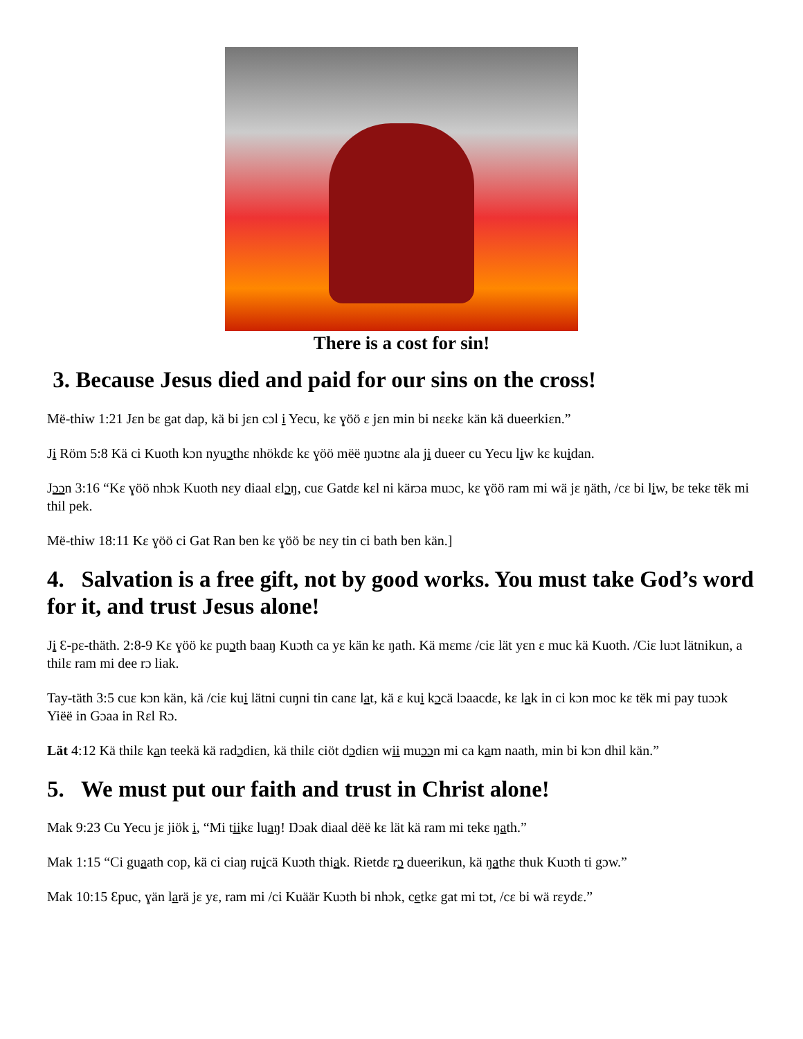There is a cost for sin!
3. Because Jesus died and paid for our sins on the cross!
Më-thiw 1:21 Jɛn bɛ gat dap, kä bi jɛn cɔl i Yecu, kɛ ɣöö ɛ jɛn min bi nɛɛkɛ kän kä dueerkiɛn.”
Ji Röm 5:8 Kä ci Kuoth kɔn nyuɔthɛ nhökdɛ kɛ ɣöö mëë ŋuɔtnɛ ala ji dueer cu Yecu liw kɛ kuidan.
Jɔɔn 3:16 “Kɛ ɣöö nhɔk Kuoth nɛy diaal ɛlɔŋ, cuɛ Gatdɛ kɛl ni kärɔa muɔc, kɛ ɣöö ram mi wä jɛ ŋäth, /cɛ bi liw, bɛ tekɛ tëk mi thil pek.
Më-thiw 18:11 Kɛ ɣöö ci Gat Ran ben kɛ ɣöö bɛ nɛy tin ci bath ben kän.]
4. Salvation is a free gift, not by good works. You must take God’s word for it, and trust Jesus alone!
Ji Ɛ-pɛ-thäth. 2:8-9 Kɛ ɣöö kɛ puɔth baaŋ Kuɔth ca yɛ kän kɛ ŋath. Kä mɛmɛ /ciɛ lät yɛn ɛ muc kä Kuoth. /Ciɛ luɔt lätnikun, a thilɛ ram mi dee rɔ liak.
Tay-täth 3:5 cuɛ kɔn kän, kä /ciɛ kui lätni cuŋni tin canɛ lat, kä ɛ kui kɔcä lɔaacdɛ, kɛ lak in ci kɔn moc kɛ tëk mi pay tuɔɔk Yiëë in Gɔaa in Rɛl Rɔ.
Lät 4:12 Kä thilɛ kan teekä kä radɔdiɛn, kä thilɛ ciöt dɔdiɛn wii muɔɔn mi ca kam naath, min bi kɔn dhil kän.”
5. We must put our faith and trust in Christ alone!
Mak 9:23 Cu Yecu jɛ jiök i, “Mi tiikɛ luaŋ! Ŋɔak diaal dëë kɛ lät kä ram mi tekɛ ŋath.”
Mak 1:15 “Ci guaath cop, kä ci ciaŋ ruicä Kuɔth thiak. Rietdɛ rɔ dueerikun, kä ŋathɛ thuk Kuɔth ti gɔw.”
Mak 10:15 Ɛpuc, ɣän larä jɛ yɛ, ram mi /ci Kuäär Kuɔth bi nhɔk, cetkɛ gat mi tɔt, /cɛ bi wä rɛydɛ.”